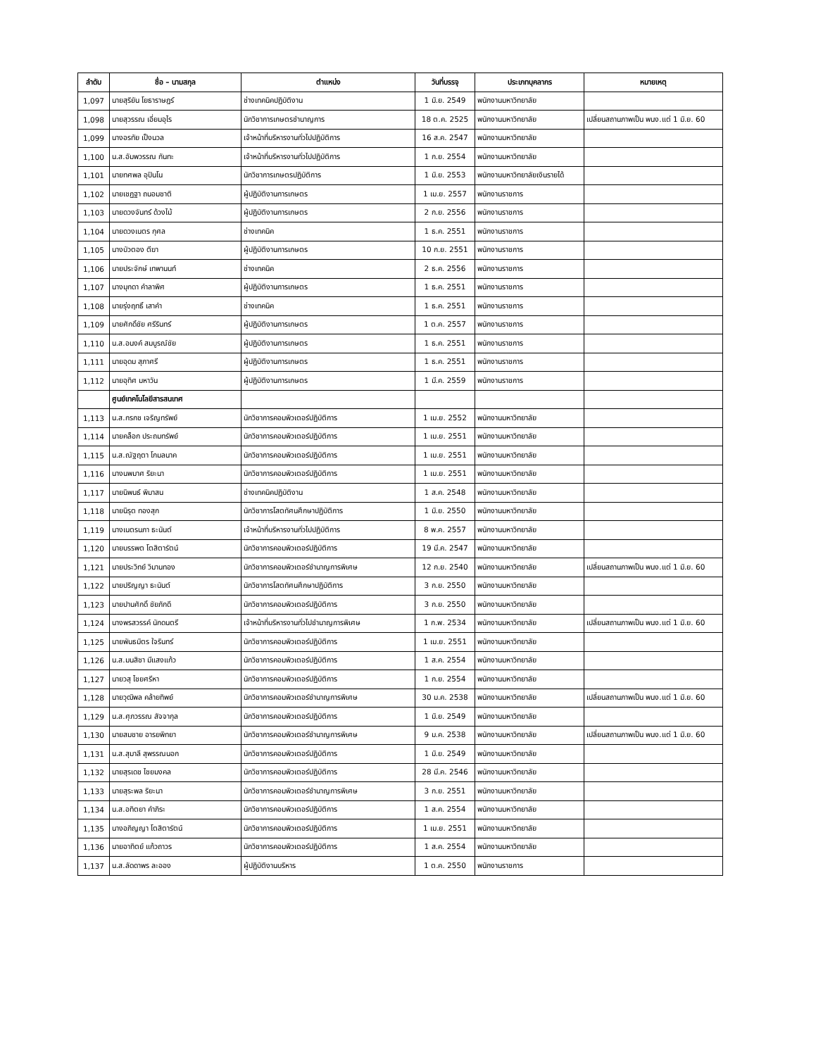| ลำดับ | ชื่อ – นามสกุล | ตำแหน่ง | วันที่บรรจุ | ประเภทบุคลากร | หมายเหตุ |
| --- | --- | --- | --- | --- | --- |
| 1,097 | นายสุริยัน โยธาราษฎร์ | ช่างเทคนิคปฏิบัติงาน | 1 มิ.ย. 2549 | พนักงานมหาวิทยาลัย | |
| 1,098 | นายสุวรรณ เอี่ยมอุไร | นักวิชาการเกษตรชำนาญการ | 18 ต.ค. 2525 | พนักงานมหาวิทยาลัย | เปลี่ยนสถานภาพเป็น พนง.แต่ 1 มิ.ย. 60 |
| 1,099 | นางอรทัย เป็งนวล | เจ้าหน้าที่บริหารงานทั่วไปปฏิบัติการ | 16 ส.ค. 2547 | พนักงานมหาวิทยาลัย | |
| 1,100 | น.ส.อัมพวรรณ กันทะ | เจ้าหน้าที่บริหารงานทั่วไปปฏิบัติการ | 1 ก.ย. 2554 | พนักงานมหาวิทยาลัย | |
| 1,101 | นายทศพล อุปินโน | นักวิชาการเกษตรปฏิบัติการ | 1 มิ.ย. 2553 | พนักงานมหาวิทยาลัยเงินรายได้ | |
| 1,102 | นายเชฏฐา ถนอมชาติ | ผู้ปฏิบัติงานการเกษตร | 1 เม.ย. 2557 | พนักงานราชการ | |
| 1,103 | นายดวงจันทร์ ด้วงไม้ | ผู้ปฏิบัติงานการเกษตร | 2 ก.ย. 2556 | พนักงานราชการ | |
| 1,104 | นายดวงเนตร กุศล | ช่างเทคนิค | 1 ธ.ค. 2551 | พนักงานราชการ | |
| 1,105 | นางบัวตอง ตีฆา | ผู้ปฏิบัติงานการเกษตร | 10 ก.ย. 2551 | พนักงานราชการ | |
| 1,106 | นายประจักษ์ เทพานนท์ | ช่างเทคนิค | 2 ธ.ค. 2556 | พนักงานราชการ | |
| 1,107 | นางมุกดา คำลาพิศ | ผู้ปฏิบัติงานการเกษตร | 1 ธ.ค. 2551 | พนักงานราชการ | |
| 1,108 | นายรุ่งฤทธิ์ เสาคำ | ช่างเทคนิค | 1 ธ.ค. 2551 | พนักงานราชการ | |
| 1,109 | นายศักดิ์ชัย ศรีรินทร์ | ผู้ปฏิบัติงานการเกษตร | 1 ต.ค. 2557 | พนักงานราชการ | |
| 1,110 | น.ส.อนงค์ สมบูรณ์ชัย | ผู้ปฏิบัติงานการเกษตร | 1 ธ.ค. 2551 | พนักงานราชการ | |
| 1,111 | นายอุดม สุภาศรี | ผู้ปฏิบัติงานการเกษตร | 1 ธ.ค. 2551 | พนักงานราชการ | |
| 1,112 | นายอุทิศ มหาวัน | ผู้ปฏิบัติงานการเกษตร | 1 มี.ค. 2559 | พนักงานราชการ | |
| | ศูนย์เทคโนโลยีสารสนเทศ | | | | |
| 1,113 | น.ส.กรกช เจริญทรัพย์ | นักวิชาการคอมพิวเตอร์ปฏิบัติการ | 1 เม.ย. 2552 | พนักงานมหาวิทยาลัย | |
| 1,114 | นายคล็อก ประถมทรัพย์ | นักวิชาการคอมพิวเตอร์ปฏิบัติการ | 1 เม.ย. 2551 | พนักงานมหาวิทยาลัย | |
| 1,115 | น.ส.ณัฐฤตา โกมลนาค | นักวิชาการคอมพิวเตอร์ปฏิบัติการ | 1 เม.ย. 2551 | พนักงานมหาวิทยาลัย | |
| 1,116 | นางนพมาศ ริยะนา | นักวิชาการคอมพิวเตอร์ปฏิบัติการ | 1 เม.ย. 2551 | พนักงานมหาวิทยาลัย | |
| 1,117 | นายนิพนธ์ พิมาสน | ช่างเทคนิคปฏิบัติงาน | 1 ส.ค. 2548 | พนักงานมหาวิทยาลัย | |
| 1,118 | นายนิรุต ทองสุก | นักวิชาการโสตทัศนศึกษาปฏิบัติการ | 1 มิ.ย. 2550 | พนักงานมหาวิทยาลัย | |
| 1,119 | นางเนตรนภา ธะนันต์ | เจ้าหน้าที่บริหารงานทั่วไปปฏิบัติการ | 8 พ.ค. 2557 | พนักงานมหาวิทยาลัย | |
| 1,120 | นายบรรพต โตสิตารัตน์ | นักวิชาการคอมพิวเตอร์ปฏิบัติการ | 19 มี.ค. 2547 | พนักงานมหาวิทยาลัย | |
| 1,121 | นายประวิทย์ วิมานทอง | นักวิชาการคอมพิวเตอร์ชำนาญการพิเศษ | 12 ก.ย. 2540 | พนักงานมหาวิทยาลัย | เปลี่ยนสถานภาพเป็น พนง.แต่ 1 มิ.ย. 60 |
| 1,122 | นายปริญญา ธะนันต์ | นักวิชาการโสตทัศนศึกษาปฏิบัติการ | 3 ก.ย. 2550 | พนักงานมหาวิทยาลัย | |
| 1,123 | นายปานศักดิ์ ชัยภักดี | นักวิชาการคอมพิวเตอร์ปฏิบัติการ | 3 ก.ย. 2550 | พนักงานมหาวิทยาลัย | |
| 1,124 | นางพรสวรรค์ นักดนตรี | เจ้าหน้าที่บริหารงานทั่วไปชำนาญการพิเศษ | 1 ก.พ. 2534 | พนักงานมหาวิทยาลัย | เปลี่ยนสถานภาพเป็น พนง.แต่ 1 มิ.ย. 60 |
| 1,125 | นายพันธมิตร ใจรินทร์ | นักวิชาการคอมพิวเตอร์ปฏิบัติการ | 1 เม.ย. 2551 | พนักงานมหาวิทยาลัย | |
| 1,126 | น.ส.มนสิชา มีแสงแก้ว | นักวิชาการคอมพิวเตอร์ปฏิบัติการ | 1 ส.ค. 2554 | พนักงานมหาวิทยาลัย | |
| 1,127 | นายวสุ ไชยศรีหา | นักวิชาการคอมพิวเตอร์ปฏิบัติการ | 1 ก.ย. 2554 | พนักงานมหาวิทยาลัย | |
| 1,128 | นายวุฒิพล คล้ายทิพย์ | นักวิชาการคอมพิวเตอร์ชำนาญการพิเศษ | 30 ม.ค. 2538 | พนักงานมหาวิทยาลัย | เปลี่ยนสถานภาพเป็น พนง.แต่ 1 มิ.ย. 60 |
| 1,129 | น.ส.ศุภวรรณ สัจจากุล | นักวิชาการคอมพิวเตอร์ปฏิบัติการ | 1 มิ.ย. 2549 | พนักงานมหาวิทยาลัย | |
| 1,130 | นายสมชาย อารยพิทยา | นักวิชาการคอมพิวเตอร์ชำนาญการพิเศษ | 9 ม.ค. 2538 | พนักงานมหาวิทยาลัย | เปลี่ยนสถานภาพเป็น พนง.แต่ 1 มิ.ย. 60 |
| 1,131 | น.ส.สุมาลี สุพรรณนอก | นักวิชาการคอมพิวเตอร์ปฏิบัติการ | 1 มิ.ย. 2549 | พนักงานมหาวิทยาลัย | |
| 1,132 | นายสุรเดช ไชยมงคล | นักวิชาการคอมพิวเตอร์ปฏิบัติการ | 28 มี.ค. 2546 | พนักงานมหาวิทยาลัย | |
| 1,133 | นายสุระพล ริยะนา | นักวิชาการคอมพิวเตอร์ชำนาญการพิเศษ | 3 ก.ย. 2551 | พนักงานมหาวิทยาลัย | |
| 1,134 | น.ส.อทิตยา คำภิระ | นักวิชาการคอมพิวเตอร์ปฏิบัติการ | 1 ส.ค. 2554 | พนักงานมหาวิทยาลัย | |
| 1,135 | นางอภิญญา โตสิตารัตน์ | นักวิชาการคอมพิวเตอร์ปฏิบัติการ | 1 เม.ย. 2551 | พนักงานมหาวิทยาลัย | |
| 1,136 | นายอาทิตย์ แก้วถาวร | นักวิชาการคอมพิวเตอร์ปฏิบัติการ | 1 ส.ค. 2554 | พนักงานมหาวิทยาลัย | |
| 1,137 | น.ส.ลัดดาพร ละออง | ผู้ปฏิบัติงานบริหาร | 1 ต.ค. 2550 | พนักงานราชการ | |